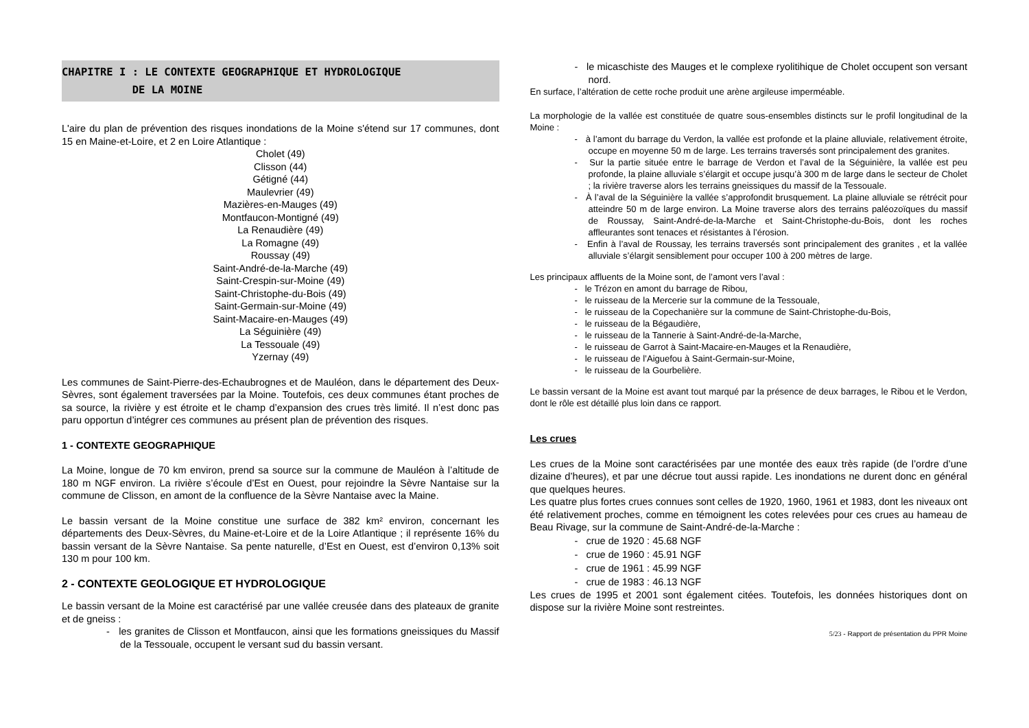CHAPITRE I : LE CONTEXTE GEOGRAPHIQUE ET HYDROLOGIQUE
DE LA MOINE
L'aire du plan de prévention des risques inondations de la Moine s'étend sur 17 communes, dont 15 en Maine-et-Loire, et 2 en Loire Atlantique :
Cholet (49)
Clisson (44)
Gétigné (44)
Maulevrier (49)
Mazières-en-Mauges (49)
Montfaucon-Montigné (49)
La Renaudière (49)
La Romagne (49)
Roussay (49)
Saint-André-de-la-Marche (49)
Saint-Crespin-sur-Moine (49)
Saint-Christophe-du-Bois (49)
Saint-Germain-sur-Moine (49)
Saint-Macaire-en-Mauges (49)
La Séguinière (49)
La Tessouale (49)
Yzernay (49)
Les communes de Saint-Pierre-des-Echaubrognes et de Mauléon, dans le département des Deux-Sèvres, sont également traversées par la Moine. Toutefois, ces deux communes étant proches de sa source, la rivière y est étroite et le champ d’expansion des crues très limité. Il n’est donc pas paru opportun d’intégrer ces communes au présent plan de prévention des risques.
1 - CONTEXTE GEOGRAPHIQUE
La Moine, longue de 70 km environ, prend sa source sur la commune de Mauléon à l’altitude de 180 m NGF environ. La rivière s’écoule d’Est en Ouest, pour rejoindre la Sèvre Nantaise sur la commune de Clisson, en amont de la confluence de la Sèvre Nantaise avec la Maine.
Le bassin versant de la Moine constitue une surface de 382 km² environ, concernant les départements des Deux-Sèvres, du Maine-et-Loire et de la Loire Atlantique ; il représente 16% du bassin versant de la Sèvre Nantaise. Sa pente naturelle, d’Est en Ouest, est d’environ 0,13% soit 130 m pour 100 km.
2 - CONTEXTE GEOLOGIQUE ET HYDROLOGIQUE
Le bassin versant de la Moine est caractérisé par une vallée creusée dans des plateaux de granite et de gneiss :
- les granites de Clisson et Montfaucon, ainsi que les formations gneissiques du Massif de la Tessouale, occupent le versant sud du bassin versant.
- le micaschiste des Mauges et le complexe ryolitihique de Cholet occupent son versant nord.
En surface, l’altération de cette roche produit une arène argileuse imperméable.
La morphologie de la vallée est constituée de quatre sous-ensembles distincts sur le profil longitudinal de la Moine :
- à l’amont du barrage du Verdon, la vallée est profonde et la plaine alluviale, relativement étroite, occupe en moyenne 50 m de large. Les terrains traversés sont principalement des granites.
- Sur la partie située entre le barrage de Verdon et l’aval de la Séguinière, la vallée est peu profonde, la plaine alluviale s’élargit et occupe jusqu’à 300 m de large dans le secteur de Cholet ; la rivière traverse alors les terrains gneissiques du massif de la Tessouale.
- À l’aval de la Séguinière la vallée s’approfondit brusquement. La plaine alluviale se rétrécit pour atteindre 50 m de large environ. La Moine traverse alors des terrains paléozoïques du massif de Roussay, Saint-André-de-la-Marche et Saint-Christophe-du-Bois, dont les roches affleurantes sont tenaces et résistantes à l’érosion.
- Enfin à l’aval de Roussay, les terrains traversés sont principalement des granites , et la vallée alluviale s’élargit sensiblement pour occuper 100 à 200 mètres de large.
Les principaux affluents de la Moine sont, de l’amont vers l’aval :
- le Trézon en amont du barrage de Ribou,
- le ruisseau de la Mercerie sur la commune de la Tessouale,
- le ruisseau de la Copechanière sur la commune de Saint-Christophe-du-Bois,
- le ruisseau de la Bégaudière,
- le ruisseau de la Tannerie à Saint-André-de-la-Marche,
- le ruisseau de Garrot à Saint-Macaire-en-Mauges et la Renaudière,
- le ruisseau de l’Aiguefou à Saint-Germain-sur-Moine,
- le ruisseau de la Gourbelière.
Le bassin versant de la Moine est avant tout marqué par la présence de deux barrages, le Ribou et le Verdon, dont le rôle est détaillé plus loin dans ce rapport.
Les crues
Les crues de la Moine sont caractérisées par une montée des eaux très rapide (de l’ordre d’une dizaine d’heures), et par une décrue tout aussi rapide. Les inondations ne durent donc en général que quelques heures.
Les quatre plus fortes crues connues sont celles de 1920, 1960, 1961 et 1983, dont les niveaux ont été relativement proches, comme en témoignent les cotes relevées pour ces crues au hameau de Beau Rivage, sur la commune de Saint-André-de-la-Marche :
- crue de 1920 : 45.68 NGF
- crue de 1960 : 45.91 NGF
- crue de 1961 : 45.99 NGF
- crue de 1983 : 46.13 NGF
Les crues de 1995 et 2001 sont également citées. Toutefois, les données historiques dont on dispose sur la rivière Moine sont restreintes.
5/23 - Rapport de présentation du PPR Moine